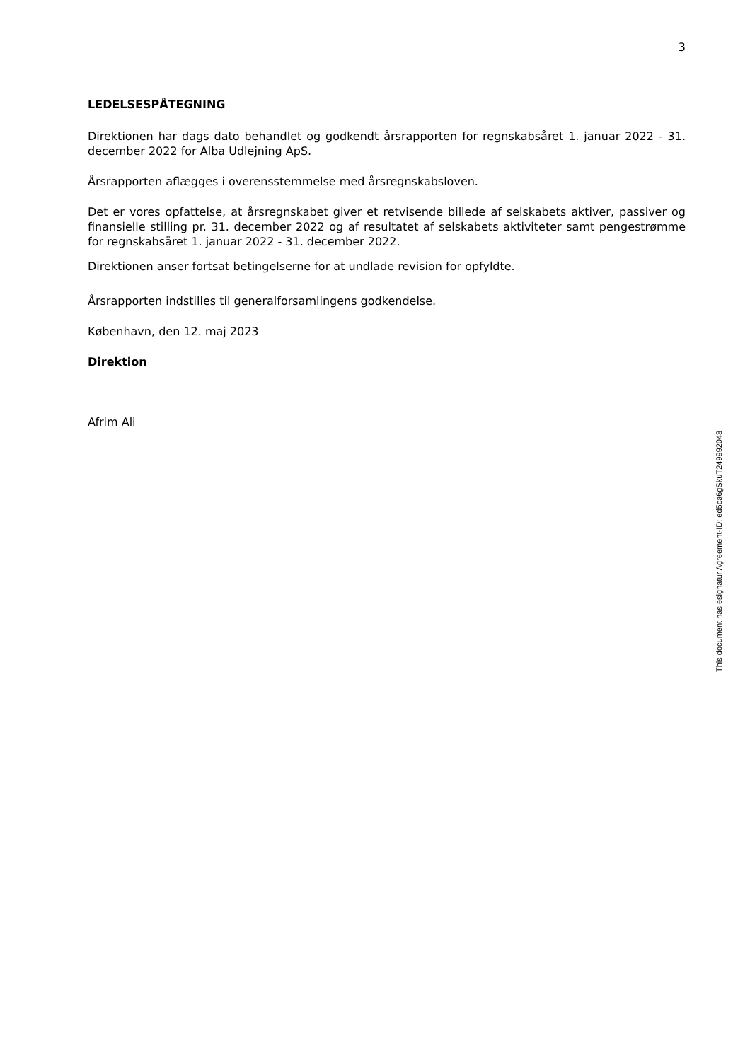3
LEDELSESPÅTEGNING
Direktionen har dags dato behandlet og godkendt årsrapporten for regnskabsåret 1. januar 2022 - 31. december 2022 for Alba Udlejning ApS.
Årsrapporten aflægges i overensstemmelse med årsregnskabsloven.
Det er vores opfattelse, at årsregnskabet giver et retvisende billede af selskabets aktiver, passiver og finansielle stilling pr. 31. december 2022 og af resultatet af selskabets aktiviteter samt pengestrømme for regnskabsåret 1. januar 2022 - 31. december 2022.
Direktionen anser fortsat betingelserne for at undlade revision for opfyldte.
Årsrapporten indstilles til generalforsamlingens godkendelse.
København, den 12. maj 2023
Direktion
Afrim Ali
This document has esignatur Agreement-ID: ed5ca6gSkuT249992048